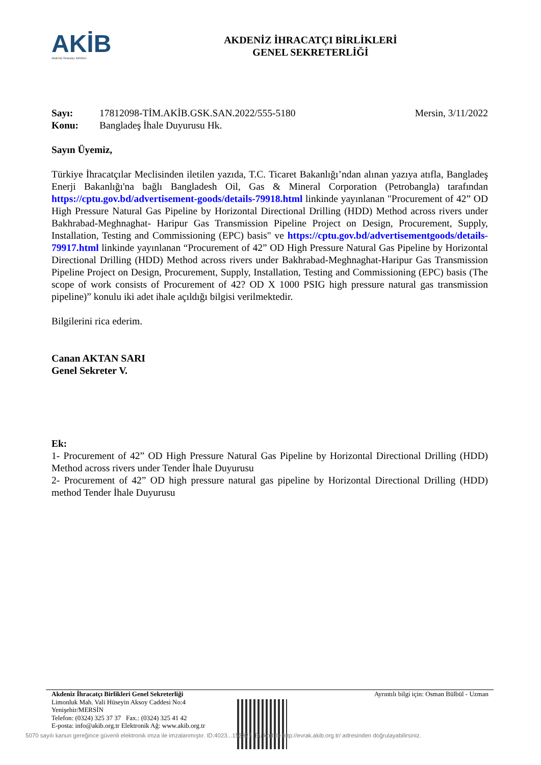AKİB
Akdeniz İhracatçı Birlikleri
AKDENİZ İHRACATÇI BİRLİKLERİ
GENEL SEKRETERLİĞİ
Sayı: 17812098-TİM.AKİB.GSK.SAN.2022/555-5180 Mersin, 3/11/2022 Konu: Bangladeş İhale Duyurusu Hk.
Sayın Üyemiz,
Türkiye İhracatçılar Meclisinden iletilen yazıda, T.C. Ticaret Bakanlığı’ndan alınan yazıya atıfla, Bangladeş Enerji Bakanlığı'na bağlı Bangladesh Oil, Gas & Mineral Corporation (Petrobangla) tarafından https://cptu.gov.bd/advertisement-goods/details-79918.html linkinde yayınlanan "Procurement of 42” OD High Pressure Natural Gas Pipeline by Horizontal Directional Drilling (HDD) Method across rivers under Bakhrabad-Meghnaghat- Haripur Gas Transmission Pipeline Project on Design, Procurement, Supply, Installation, Testing and Commissioning (EPC) basis" ve https://cptu.gov.bd/advertisementgoods/details-79917.html linkinde yayınlanan “Procurement of 42” OD High Pressure Natural Gas Pipeline by Horizontal Directional Drilling (HDD) Method across rivers under Bakhrabad-Meghnaghat-Haripur Gas Transmission Pipeline Project on Design, Procurement, Supply, Installation, Testing and Commissioning (EPC) basis (The scope of work consists of Procurement of 42? OD X 1000 PSIG high pressure natural gas transmission pipeline)” konulu iki adet ihale açıldığı bilgisi verilmektedir.
Bilgilerini rica ederim.
Canan AKTAN SARI
Genel Sekreter V.
Ek:
1- Procurement of 42” OD High Pressure Natural Gas Pipeline by Horizontal Directional Drilling (HDD) Method across rivers under Tender İhale Duyurusu
2- Procurement of 42” OD high pressure natural gas pipeline by Horizontal Directional Drilling (HDD) method Tender İhale Duyurusu
Akdeniz İhracatçı Birlikleri Genel Sekreterliği
Limonluk Mah. Vali Hüseyin Aksoy Caddesi No:4
Yenişehir/MERSİN
Telefon: (0324) 325 37 37 Fax.: (0324) 325 41 42
E-posta: info@akib.org.tr Elektronik Ağ: www.akib.org.tr
Ayrıntılı bilgi için: Osman Bülbül - Uzman
5070 sayılı kanun gereğince güvenli elektronik imza ile imzalanmıştır. ID:4023...153327. Bu kod ile http://evrak.akib.org.tr/ adresinden doğrulayabilirsiniz.